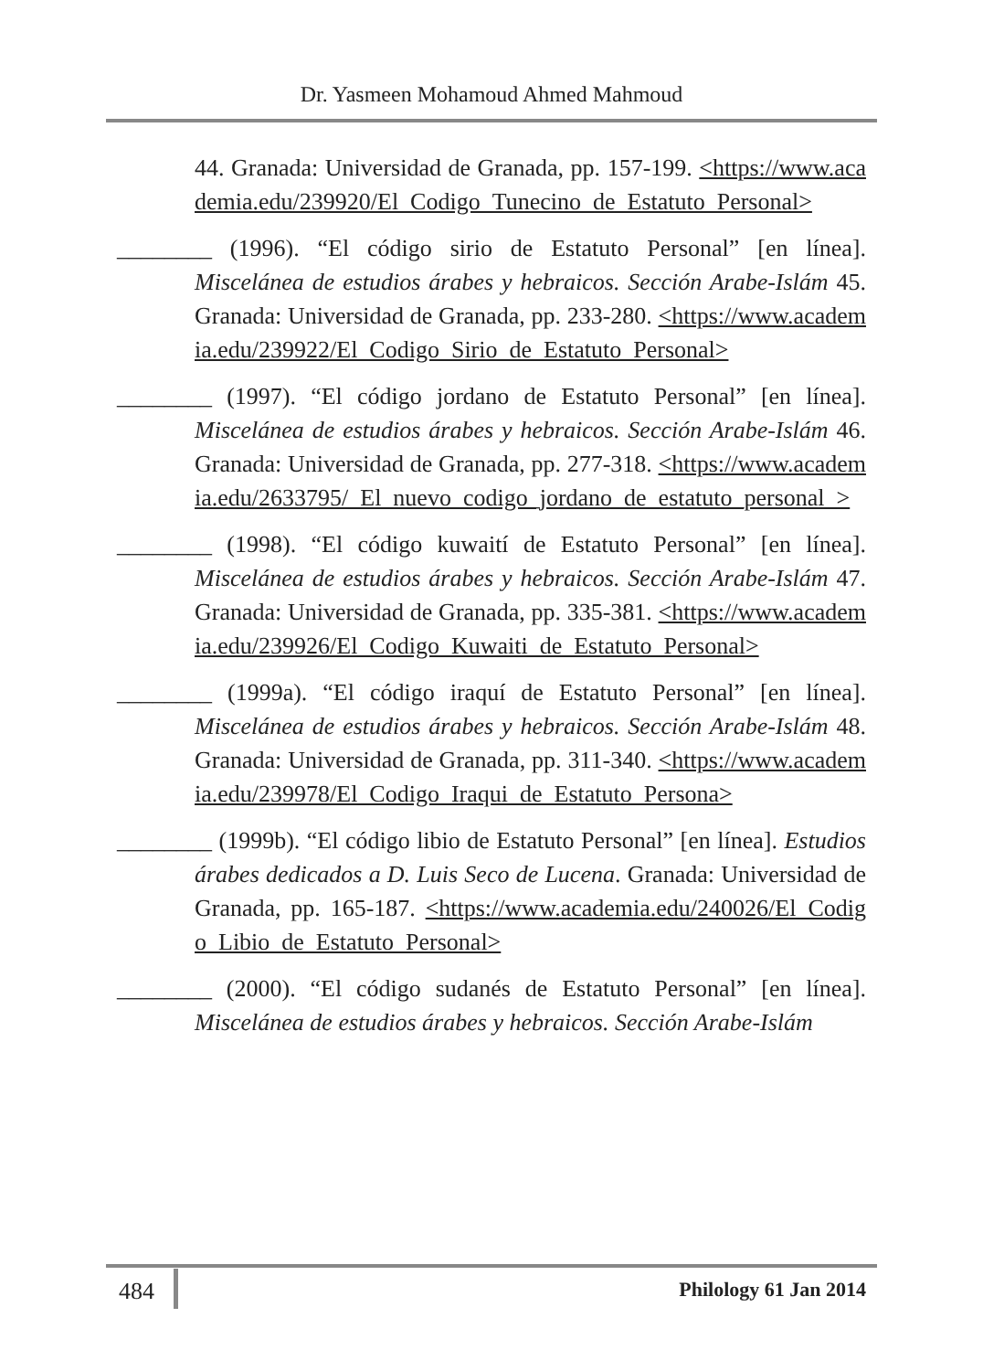Dr. Yasmeen Mohamoud Ahmed Mahmoud
44. Granada: Universidad de Granada, pp. 157-199. <https://www.academia.edu/239920/El_Codigo_Tunecino_de_Estatuto_Personal>
________ (1996). “El código sirio de Estatuto Personal” [en línea]. Miscelánea de estudios árabes y hebraicos. Sección Arabe-Islám 45. Granada: Universidad de Granada, pp. 233-280. <https://www.academia.edu/239922/El_Codigo_Sirio_de_Estatuto_Personal>
________ (1997). “El código jordano de Estatuto Personal” [en línea]. Miscelánea de estudios árabes y hebraicos. Sección Arabe-Islám 46. Granada: Universidad de Granada, pp. 277-318. <https://www.academia.edu/2633795/_El_nuevo_codigo_jordano_de_estatuto_personal_>
________ (1998). “El código kuwaití de Estatuto Personal” [en línea]. Miscelánea de estudios árabes y hebraicos. Sección Arabe-Islám 47. Granada: Universidad de Granada, pp. 335-381. <https://www.academia.edu/239926/El_Codigo_Kuwaiti_de_Estatuto_Personal>
________ (1999a). “El código iraquí de Estatuto Personal” [en línea]. Miscelánea de estudios árabes y hebraicos. Sección Arabe-Islám 48. Granada: Universidad de Granada, pp. 311-340. <https://www.academia.edu/239978/El_Codigo_Iraqui_de_Estatuto_Persona>
________ (1999b). “El código libio de Estatuto Personal” [en línea]. Estudios árabes dedicados a D. Luis Seco de Lucena. Granada: Universidad de Granada, pp. 165-187. <https://www.academia.edu/240026/El_Codigo_Libio_de_Estatuto_Personal>
________ (2000). “El código sudanés de Estatuto Personal” [en línea]. Miscelánea de estudios árabes y hebraicos. Sección Arabe-Islám
484 Philology 61 Jan 2014